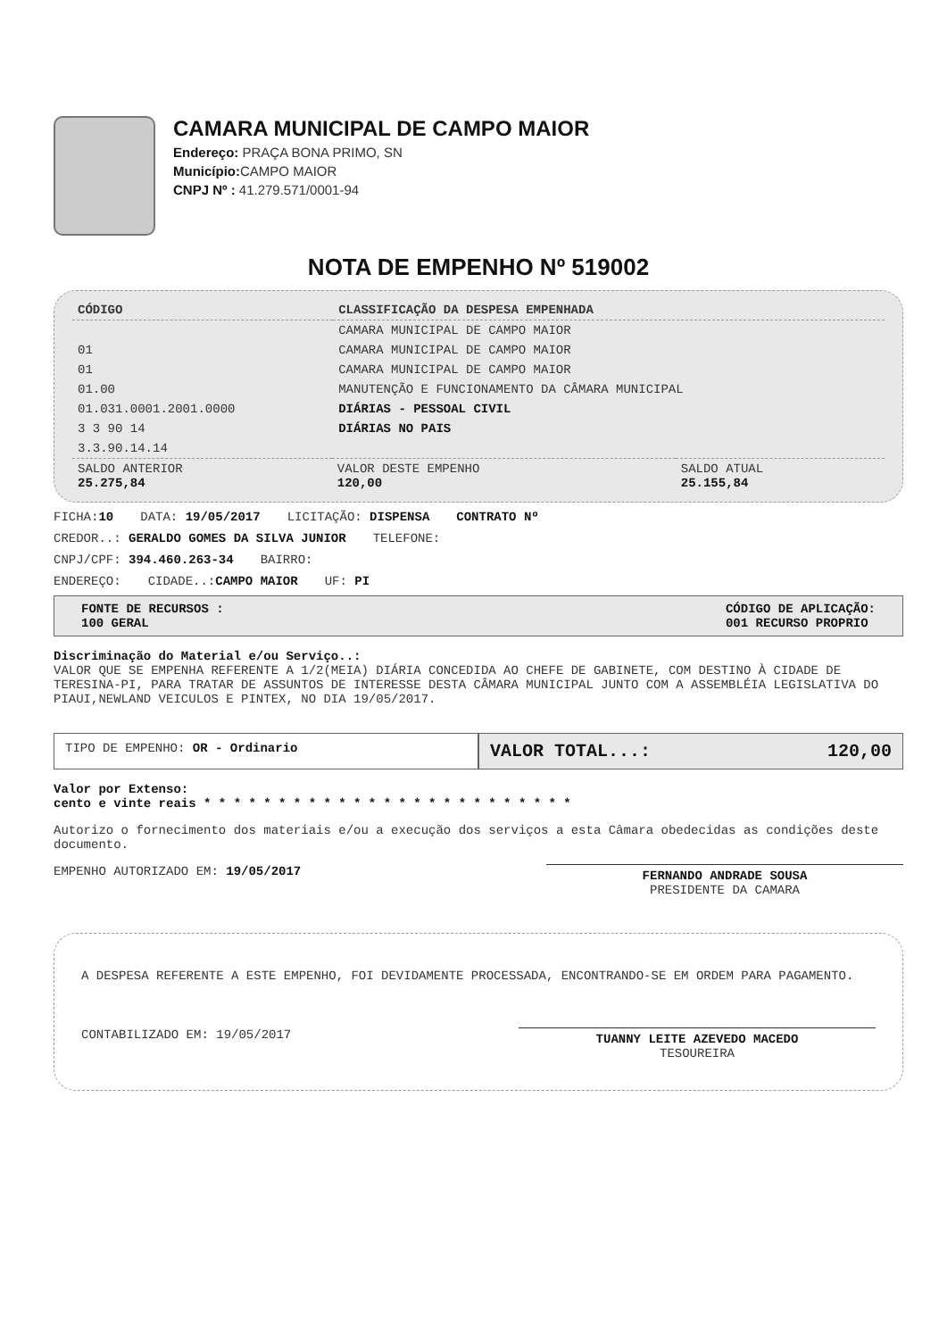CAMARA MUNICIPAL DE CAMPO MAIOR
Endereço: PRAÇA BONA PRIMO, SN
Município: CAMPO MAIOR
CNPJ Nº : 41.279.571/0001-94
NOTA DE EMPENHO Nº 519002
| CÓDIGO | CLASSIFICAÇÃO DA DESPESA EMPENHADA |
| --- | --- |
| | CAMARA MUNICIPAL DE CAMPO MAIOR |
| 01 | CAMARA MUNICIPAL DE CAMPO MAIOR |
| 01 | CAMARA MUNICIPAL DE CAMPO MAIOR |
| 01.00 | MANUTENÇÃO E FUNCIONAMENTO DA CÂMARA MUNICIPAL |
| 01.031.0001.2001.0000 | DIÁRIAS - PESSOAL CIVIL |
| 3 3 90 14 | DIÁRIAS NO PAIS |
| 3.3.90.14.14 | |
| SALDO ANTERIOR 25.275,84 | VALOR DESTE EMPENHO 120,00 | SALDO ATUAL 25.155,84 |
FICHA:10 DATA: 19/05/2017 LICITAÇÃO: DISPENSA CONTRATO Nº
CREDOR..: GERALDO GOMES DA SILVA JUNIOR TELEFONE:
CNPJ/CPF: 394.460.263-34 BAIRRO:
ENDEREÇO: CIDADE..:CAMPO MAIOR UF: PI
FONTE DE RECURSOS :
100 GERAL
CÓDIGO DE APLICAÇÃO:
001 RECURSO PROPRIO
Discriminação do Material e/ou Serviço..:
VALOR QUE SE EMPENHA REFERENTE A 1/2(MEIA) DIÁRIA CONCEDIDA AO CHEFE DE GABINETE, COM DESTINO À CIDADE DE TERESINA-PI, PARA TRATAR DE ASSUNTOS DE INTERESSE DESTA CÂMARA MUNICIPAL JUNTO COM A ASSEMBLÉIA LEGISLATIVA DO PIAUI,NEWLAND VEICULOS E PINTEX, NO DIA 19/05/2017.
TIPO DE EMPENHO: OR - Ordinario
VALOR TOTAL...: 120,00
Valor por Extenso:
cento e vinte reais * * * * * * * * * * * * * * * * * * * * * * * * *
Autorizo o fornecimento dos materiais e/ou a execução dos serviços a esta Câmara obedecidas as condições deste documento.
EMPENHO AUTORIZADO EM: 19/05/2017
FERNANDO ANDRADE SOUSA
PRESIDENTE DA CAMARA
A DESPESA REFERENTE A ESTE EMPENHO, FOI DEVIDAMENTE PROCESSADA, ENCONTRANDO-SE EM ORDEM PARA PAGAMENTO.
CONTABILIZADO EM: 19/05/2017
TUANNY LEITE AZEVEDO MACEDO
TESOUREIRA